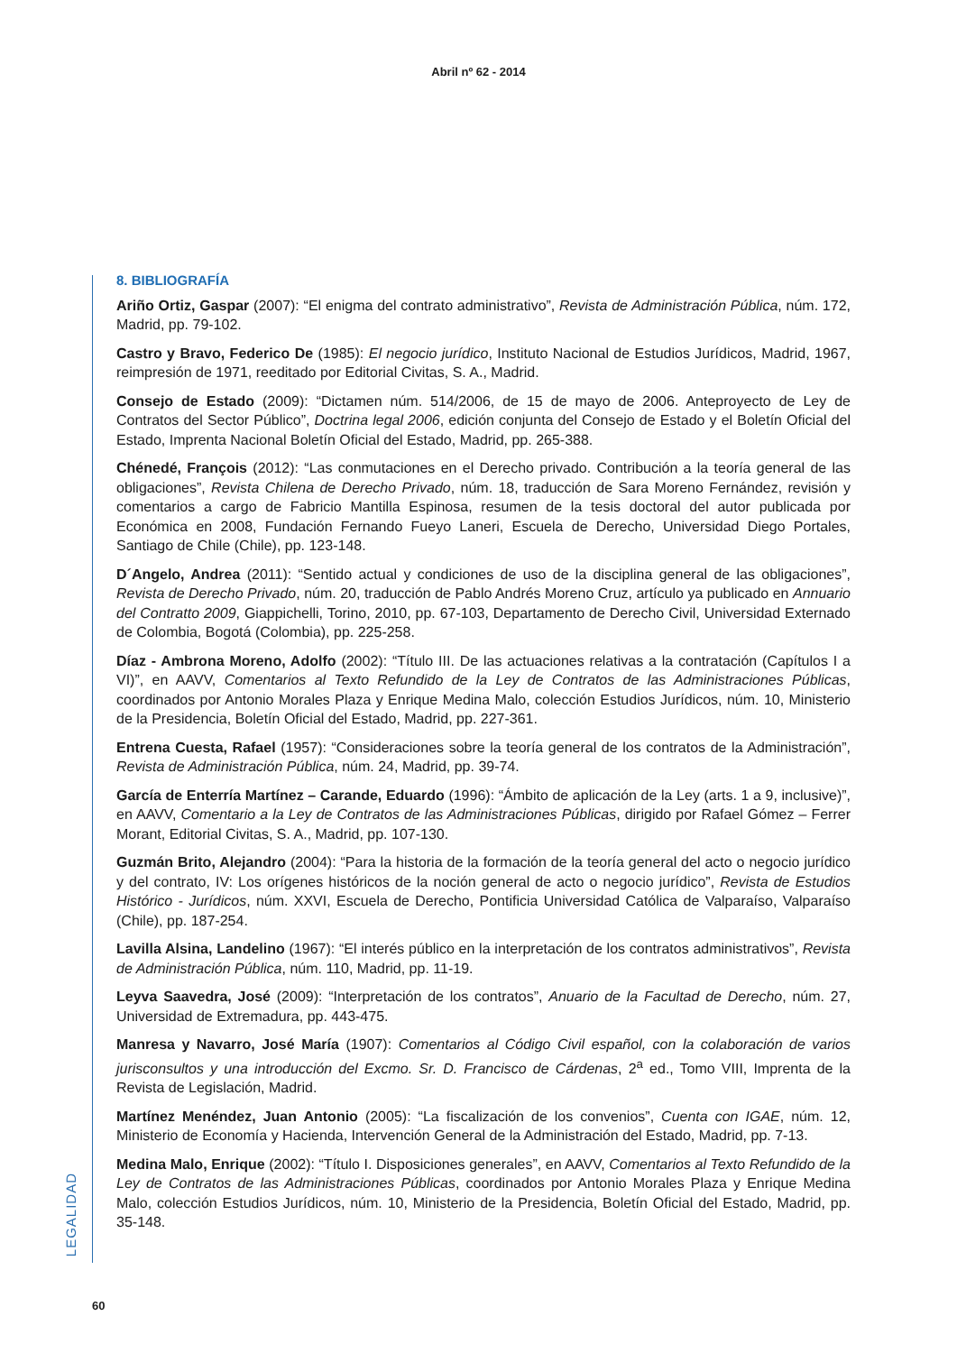Abril nº 62 - 2014
8. BIBLIOGRAFÍA
Ariño Ortiz, Gaspar (2007): “El enigma del contrato administrativo”, Revista de Administración Pública, núm. 172, Madrid, pp. 79-102.
Castro y Bravo, Federico De (1985): El negocio jurídico, Instituto Nacional de Estudios Jurídicos, Madrid, 1967, reimpresión de 1971, reeditado por Editorial Civitas, S. A., Madrid.
Consejo de Estado (2009): “Dictamen núm. 514/2006, de 15 de mayo de 2006. Anteproyecto de Ley de Contratos del Sector Público”, Doctrina legal 2006, edición conjunta del Consejo de Estado y el Boletín Oficial del Estado, Imprenta Nacional Boletín Oficial del Estado, Madrid, pp. 265-388.
Chénedé, François (2012): “Las conmutaciones en el Derecho privado. Contribución a la teoría general de las obligaciones”, Revista Chilena de Derecho Privado, núm. 18, traducción de Sara Moreno Fernández, revisión y comentarios a cargo de Fabricio Mantilla Espinosa, resumen de la tesis doctoral del autor publicada por Económica en 2008, Fundación Fernando Fueyo Laneri, Escuela de Derecho, Universidad Diego Portales, Santiago de Chile (Chile), pp. 123-148.
D´Angelo, Andrea (2011): “Sentido actual y condiciones de uso de la disciplina general de las obligaciones”, Revista de Derecho Privado, núm. 20, traducción de Pablo Andrés Moreno Cruz, artículo ya publicado en Annuario del Contratto 2009, Giappichelli, Torino, 2010, pp. 67-103, Departamento de Derecho Civil, Universidad Externado de Colombia, Bogotá (Colombia), pp. 225-258.
Díaz - Ambrona Moreno, Adolfo (2002): “Título III. De las actuaciones relativas a la contratación (Capítulos I a VI)”, en AAVV, Comentarios al Texto Refundido de la Ley de Contratos de las Administraciones Públicas, coordinados por Antonio Morales Plaza y Enrique Medina Malo, colección Estudios Jurídicos, núm. 10, Ministerio de la Presidencia, Boletín Oficial del Estado, Madrid, pp. 227-361.
Entrena Cuesta, Rafael (1957): “Consideraciones sobre la teoría general de los contratos de la Administración”, Revista de Administración Pública, núm. 24, Madrid, pp. 39-74.
García de Enterría Martínez – Carande, Eduardo (1996): “Ámbito de aplicación de la Ley (arts. 1 a 9, inclusive)”, en AAVV, Comentario a la Ley de Contratos de las Administraciones Públicas, dirigido por Rafael Gómez – Ferrer Morant, Editorial Civitas, S. A., Madrid, pp. 107-130.
Guzmán Brito, Alejandro (2004): “Para la historia de la formación de la teoría general del acto o negocio jurídico y del contrato, IV: Los orígenes históricos de la noción general de acto o negocio jurídico”, Revista de Estudios Histórico - Jurídicos, núm. XXVI, Escuela de Derecho, Pontificia Universidad Católica de Valparaíso, Valparaíso (Chile), pp. 187-254.
Lavilla Alsina, Landelino (1967): “El interés público en la interpretación de los contratos administrativos”, Revista de Administración Pública, núm. 110, Madrid, pp. 11-19.
Leyva Saavedra, José (2009): “Interpretación de los contratos”, Anuario de la Facultad de Derecho, núm. 27, Universidad de Extremadura, pp. 443-475.
Manresa y Navarro, José María (1907): Comentarios al Código Civil español, con la colaboración de varios jurisconsultos y una introducción del Excmo. Sr. D. Francisco de Cárdenas, 2<sup>a</sup> ed., Tomo VIII, Imprenta de la Revista de Legislación, Madrid.
Martínez Menéndez, Juan Antonio (2005): “La fiscalización de los convenios”, Cuenta con IGAE, núm. 12, Ministerio de Economía y Hacienda, Intervención General de la Administración del Estado, Madrid, pp. 7-13.
Medina Malo, Enrique (2002): “Título I. Disposiciones generales”, en AAVV, Comentarios al Texto Refundido de la Ley de Contratos de las Administraciones Públicas, coordinados por Antonio Morales Plaza y Enrique Medina Malo, colección Estudios Jurídicos, núm. 10, Ministerio de la Presidencia, Boletín Oficial del Estado, Madrid, pp. 35-148.
LEGALIDAD
60